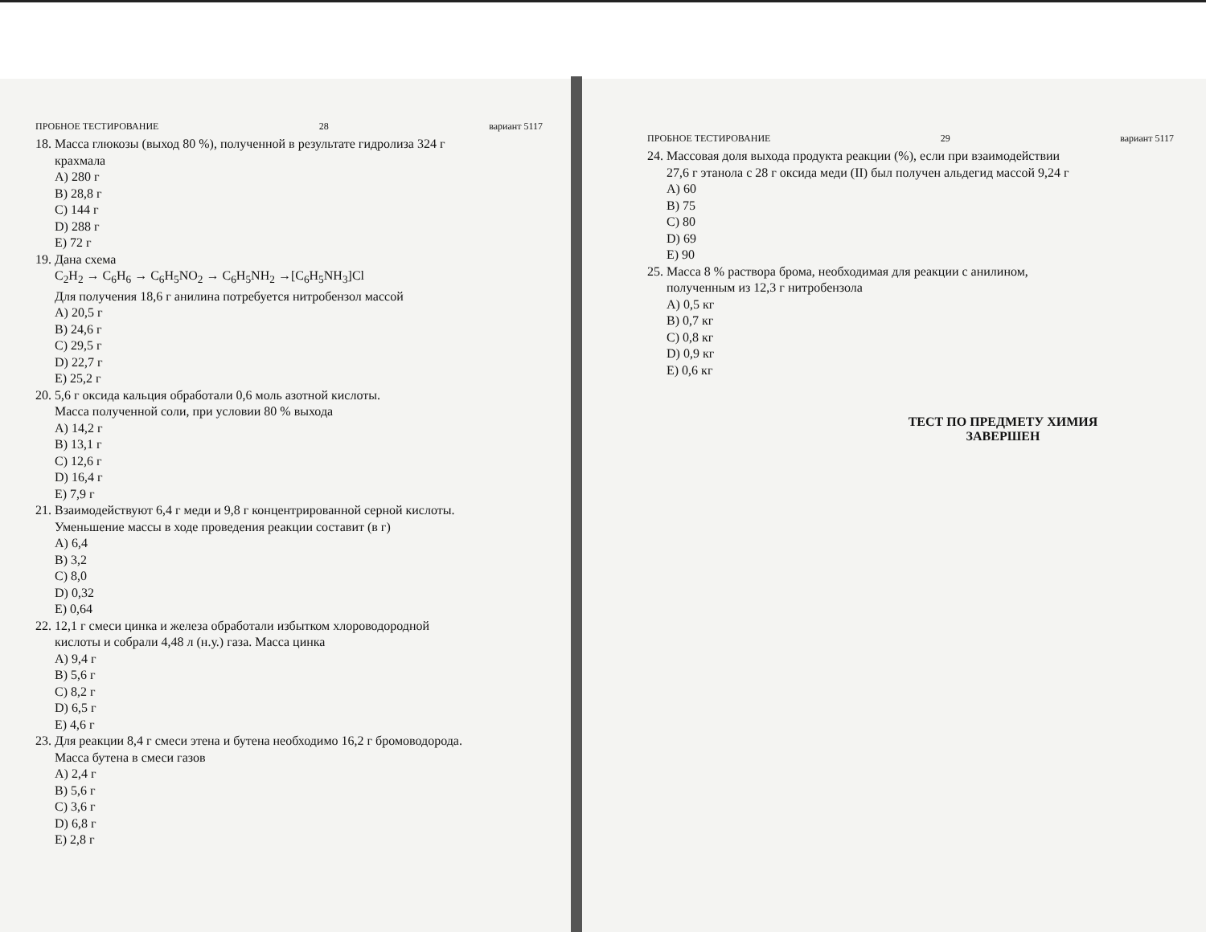ПРОБНОЕ ТЕСТИРОВАНИЕ 28 вариант 5117
18. Масса глюкозы (выход 80 %), полученной в результате гидролиза 324 г
крахмала
A) 280 г
B) 28,8 г
C) 144 г
D) 288 г
E) 72 г
19. Дана схема
C<sub>2</sub>H<sub>2</sub> → C<sub>6</sub>H<sub>6</sub> → C<sub>6</sub>H<sub>5</sub>NO<sub>2</sub> → C<sub>6</sub>H<sub>5</sub>NH<sub>2</sub> →[C<sub>6</sub>H<sub>5</sub>NH<sub>3</sub>]Cl
Для получения 18,6 г анилина потребуется нитробензол массой
A) 20,5 г
B) 24,6 г
C) 29,5 г
D) 22,7 г
E) 25,2 г
20. 5,6 г оксида кальция обработали 0,6 моль азотной кислоты.
Масса полученной соли, при условии 80 % выхода
A) 14,2 г
B) 13,1 г
C) 12,6 г
D) 16,4 г
E) 7,9 г
21. Взаимодействуют 6,4 г меди и 9,8 г концентрированной серной кислоты.
Уменьшение массы в ходе проведения реакции составит (в г)
A) 6,4
B) 3,2
C) 8,0
D) 0,32
E) 0,64
22. 12,1 г смеси цинка и железа обработали избытком хлороводородной
кислоты и собрали 4,48 л (н.у.) газа. Масса цинка
A) 9,4 г
B) 5,6 г
C) 8,2 г
D) 6,5 г
E) 4,6 г
23. Для реакции 8,4 г смеси этена и бутена необходимо 16,2 г бромоводорода.
Масса бутена в смеси газов
A) 2,4 г
B) 5,6 г
C) 3,6 г
D) 6,8 г
E) 2,8 г
ПРОБНОЕ ТЕСТИРОВАНИЕ 29 вариант 5117
24. Массовая доля выхода продукта реакции (%), если при взаимодействии
27,6 г этанола с 28 г оксида меди (II) был получен альдегид массой 9,24 г
A) 60
B) 75
C) 80
D) 69
E) 90
25. Масса 8 % раствора брома, необходимая для реакции с анилином,
полученным из 12,3 г нитробензола
A) 0,5 кг
B) 0,7 кг
C) 0,8 кг
D) 0,9 кг
E) 0,6 кг
ТЕСТ ПО ПРЕДМЕТУ ХИМИЯ
ЗАВЕРШЕН